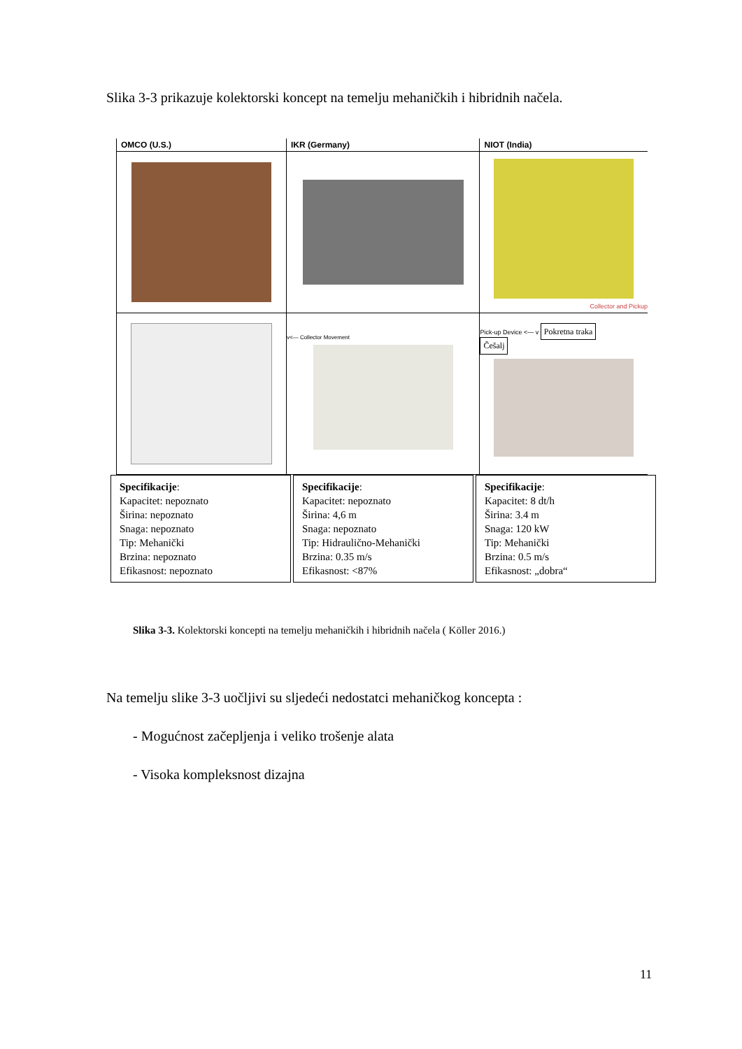Slika 3-3 prikazuje kolektorski koncept na temelju mehaničkih i hibridnih načela.
| OMCO (U.S.) | IKR (Germany) | NIOT (India) |
| --- | --- | --- |
| | | Collector and Pickup |
| | v<— Collector Movement | Pick-up Device <— v Pokretna traka Češalj |
Specifikacije:
Kapacitet: nepoznato
Širina: nepoznato
Snaga: nepoznato
Tip: Mehanički
Brzina: nepoznato
Efikasnost: nepoznato
Specifikacije:
Kapacitet: nepoznato
Širina: 4,6 m
Snaga: nepoznato
Tip: Hidraulično-Mehanički
Brzina: 0.35 m/s
Efikasnost: <87%
Specifikacije:
Kapacitet: 8 dt/h
Širina: 3.4 m
Snaga: 120 kW
Tip: Mehanički
Brzina: 0.5 m/s
Efikasnost: „dobra“
Slika 3-3. Kolektorski koncepti na temelju mehaničkih i hibridnih načela ( Köller 2016.)
Na temelju slike 3-3 uočljivi su sljedeći nedostatci mehaničkog koncepta :
- Mogućnost začepljenja i veliko trošenje alata
- Visoka kompleksnost dizajna
11